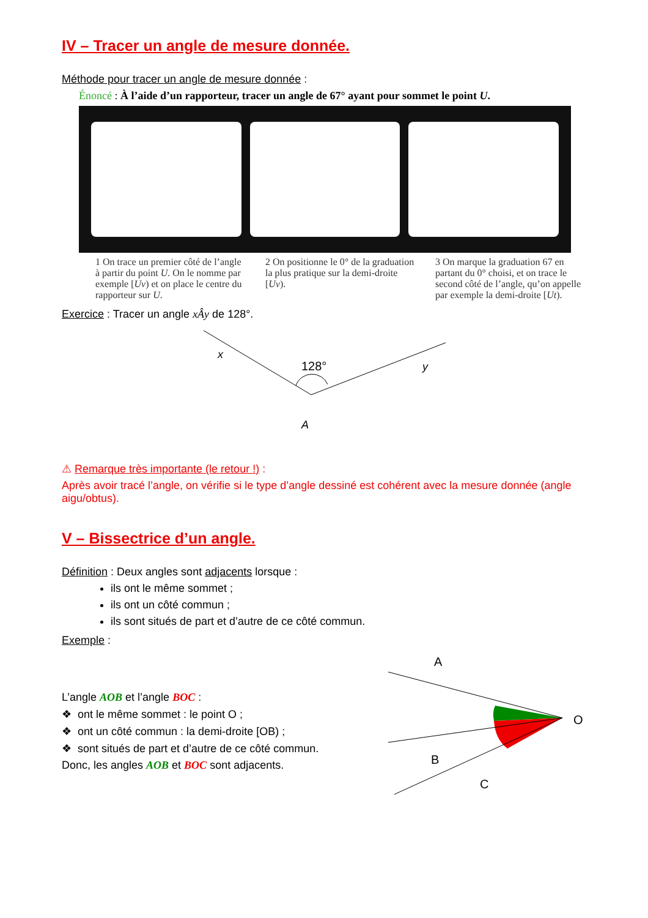IV – Tracer un angle de mesure donnée.
Méthode pour tracer un angle de mesure donnée :
Énoncé : À l’aide d’un rapporteur, tracer un angle de 67° ayant pour sommet le point U.
1 On trace un premier côté de l’angle à partir du point U. On le nomme par exemple [Uv) et on place le centre du rapporteur sur U.
2 On positionne le 0° de la graduation la plus pratique sur la demi-droite [Uv).
3 On marque la graduation 67 en partant du 0° choisi, et on trace le second côté de l’angle, qu’on appelle par exemple la demi-droite [Ut).
Exercice : Tracer un angle xÂy de 128°.
x
y
A
128°
⚠ Remarque très importante (le retour !) :
Après avoir tracé l’angle, on vérifie si le type d’angle dessiné est cohérent avec la mesure donnée (angle aigu/obtus).
V – Bissectrice d’un angle.
Définition : Deux angles sont adjacents lorsque :
ils ont le même sommet ;
ils ont un côté commun ;
ils sont situés de part et d’autre de ce côté commun.
Exemple :
L’angle AOB et l’angle BOC :
❖ ont le même sommet : le point O ;
❖ ont un côté commun : la demi-droite [OB) ;
❖ sont situés de part et d’autre de ce côté commun.
Donc, les angles AOB et BOC sont adjacents.
A
B
C
O